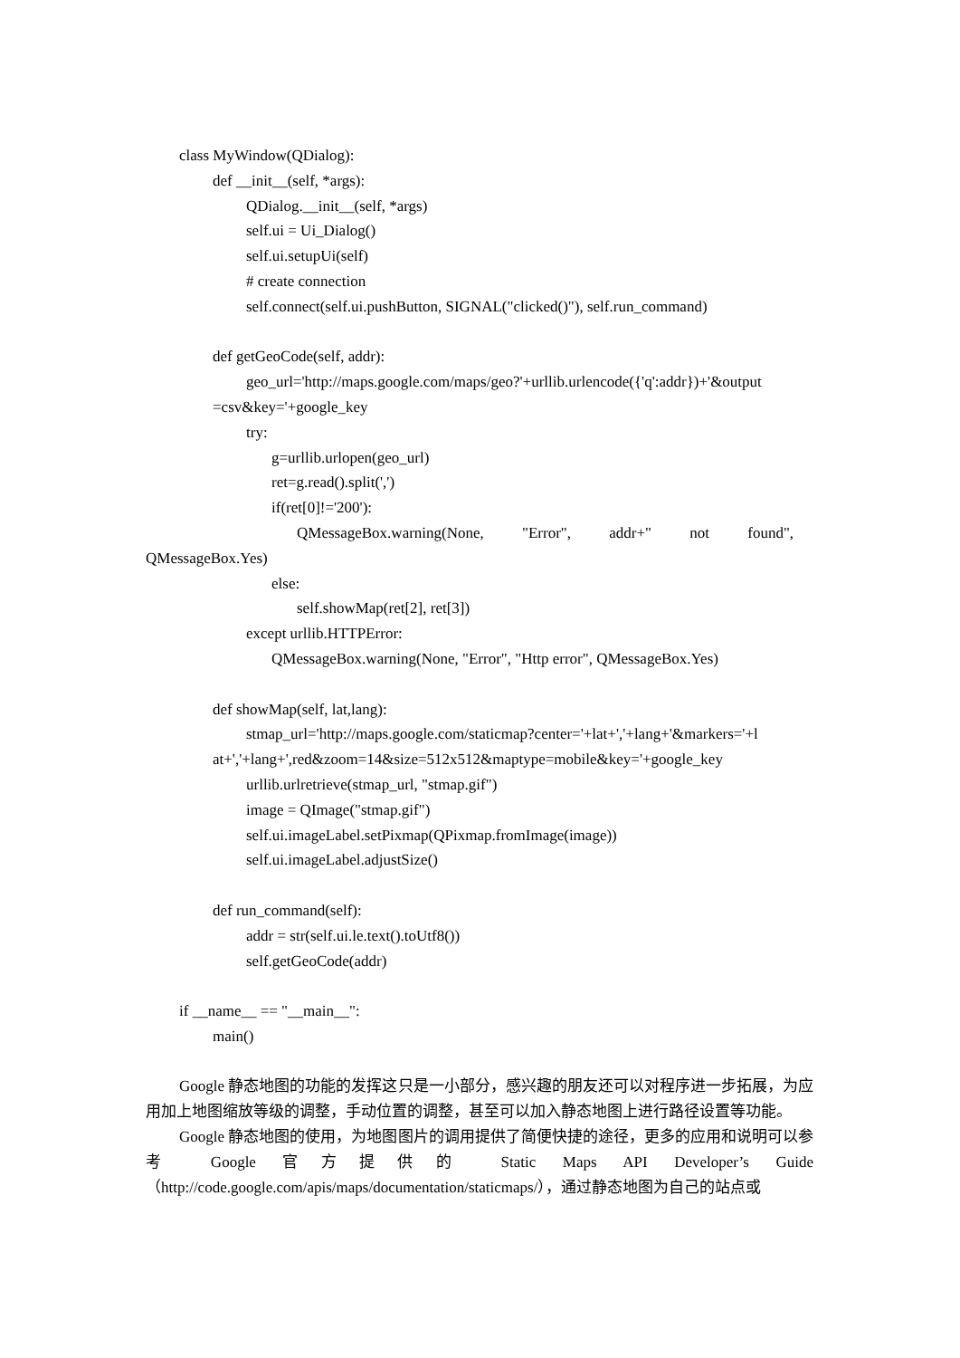class MyWindow(QDialog):
def __init__(self, *args):
QDialog.__init__(self, *args)
self.ui = Ui_Dialog()
self.ui.setupUi(self)
# create connection
self.connect(self.ui.pushButton, SIGNAL("clicked()"), self.run_command)
def getGeoCode(self, addr):
geo_url='http://maps.google.com/maps/geo?'+urllib.urlencode({'q':addr})+'&output
=csv&key='+google_key
try:
g=urllib.urlopen(geo_url)
ret=g.read().split(',')
if(ret[0]!='200'):
QMessageBox.warning(None, "Error", addr+" not found",
QMessageBox.Yes)
else:
self.showMap(ret[2], ret[3])
except urllib.HTTPError:
QMessageBox.warning(None, "Error", "Http error", QMessageBox.Yes)
def showMap(self, lat,lang):
stmap_url='http://maps.google.com/staticmap?center='+lat+','+lang+'&markers='+l
at+','+lang+',red&zoom=14&size=512x512&maptype=mobile&key='+google_key
urllib.urlretrieve(stmap_url, "stmap.gif")
image = QImage("stmap.gif")
self.ui.imageLabel.setPixmap(QPixmap.fromImage(image))
self.ui.imageLabel.adjustSize()
def run_command(self):
addr = str(self.ui.le.text().toUtf8())
self.getGeoCode(addr)
if __name__ == "__main__":
main()
Google 静态地图的功能的发挥这只是一小部分，感兴趣的朋友还可以对程序进一步拓展，为应用加上地图缩放等级的调整，手动位置的调整，甚至可以加入静态地图上进行路径设置等功能。
Google 静态地图的使用，为地图图片的调用提供了简便快捷的途径，更多的应用和说明可以参考 Google 官方提供的 Static Maps API Developer’s Guide（http://code.google.com/apis/maps/documentation/staticmaps/），通过静态地图为自己的站点或